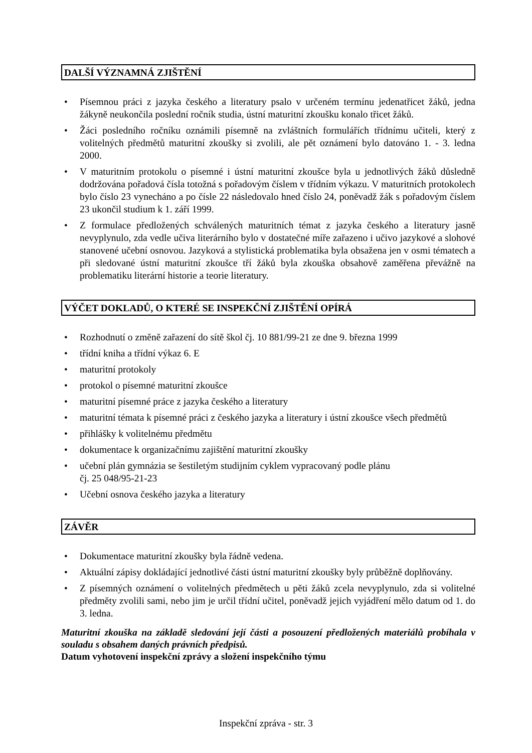DALŠÍ VÝZNAMNÁ ZJIŠTĚNÍ
• Písemnou práci z jazyka českého a literatury psalo v určeném termínu jedenatřicet žáků, jedna žákyně neukončila poslední ročník studia, ústní maturitní zkoušku konalo třicet žáků.
• Žáci posledního ročníku oznámili písemně na zvláštních formulářích třídnímu učiteli, který z volitelných předmětů maturitní zkoušky si zvolili, ale pět oznámení bylo datováno 1. - 3. ledna 2000.
• V maturitním protokolu o písemné i ústní maturitní zkoušce byla u jednotlivých žáků důsledně dodržována pořadová čísla totožná s pořadovým číslem v třídním výkazu. V maturitních protokolech bylo číslo 23 vynecháno a po čísle 22 následovalo hned číslo 24, poněvadž žák s pořadovým číslem 23 ukončil studium k 1. září 1999.
• Z formulace předložených schválených maturitních témat z jazyka českého a literatury jasně nevyplynulo, zda vedle učiva literárního bylo v dostatečné míře zařazeno i učivo jazykové a slohové stanovené učební osnovou. Jazyková a stylistická problematika byla obsažena jen v osmi tématech a při sledované ústní maturitní zkoušce tří žáků byla zkouška obsahově zaměřena převážně na problematiku literární historie a teorie literatury.
VÝČET DOKLADŮ, O KTERÉ SE INSPEKČNÍ ZJIŠTĚNÍ OPÍRÁ
• Rozhodnutí o změně zařazení do sítě škol čj. 10 881/99-21 ze dne 9. března 1999
• třídní kniha a třídní výkaz 6. E
• maturitní protokoly
• protokol o písemné maturitní zkoušce
• maturitní písemné práce z jazyka českého a literatury
• maturitní témata k písemné práci z českého jazyka a literatury i ústní zkoušce všech předmětů
• přihlášky k volitelnému předmětu
• dokumentace k organizačnímu zajištění maturitní zkoušky
• učební plán gymnázia se šestiletým studijním cyklem vypracovaný podle plánu
čj. 25 048/95-21-23
• Učební osnova českého jazyka a literatury
ZÁVĚR
• Dokumentace maturitní zkoušky byla řádně vedena.
• Aktuální zápisy dokládající jednotlivé části ústní maturitní zkoušky byly průběžně doplňovány.
• Z písemných oznámení o volitelných předmětech u pěti žáků zcela nevyplynulo, zda si volitelné předměty zvolili sami, nebo jim je určil třídní učitel, poněvadž jejich vyjádření mělo datum od 1. do 3. ledna.
Maturitní zkouška na základě sledování její části a posouzení předložených materiálů probíhala v souladu s obsahem daných právních předpisů.
Datum vyhotovení inspekční zprávy a složení inspekčního týmu
Inspekční zpráva - str. 3